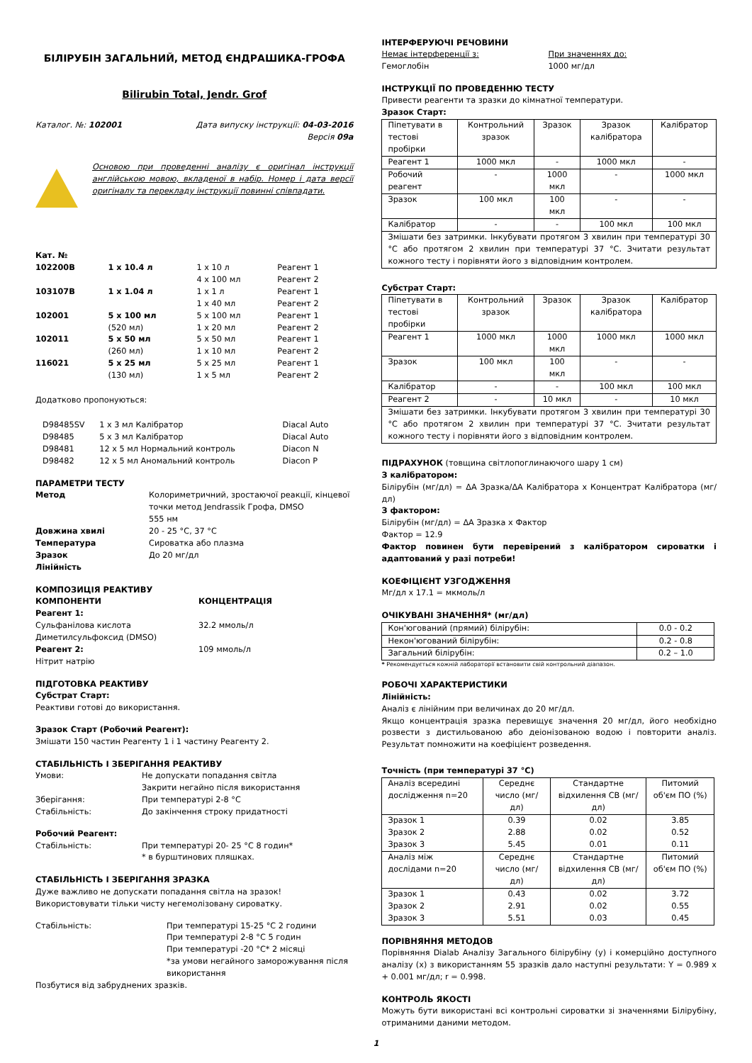БІЛІРУБІН ЗАГАЛЬНИЙ, МЕТОД ЄНДРАШИКА-ГРОФА
Bilirubin Total, Jendr. Grof
Каталог. №: 102001 Дата випуску інструкції: 04-03-2016
Версія 09a
Основою при проведенні аналізу є оригінал інструкції англійською мовою, вкладеної в набір. Номер і дата версії оригіналу та перекладу інструкції повинні співпадати.
| Кат. № | | | |
| 102200B | 1 x 10.4 л | 1 x 10 л 4 x 100 мл | Реагент 1 Реагент 2 |
| 103107B | 1 x 1.04 л | 1 x 1 л 1 x 40 мл | Реагент 1 Реагент 2 |
| 102001 | 5 x 100 мл (520 мл) | 5 x 100 мл 1 x 20 мл | Реагент 1 Реагент 2 |
| 102011 | 5 x 50 мл (260 мл) | 5 x 50 мл 1 x 10 мл | Реагент 1 Реагент 2 |
| 116021 | 5 x 25 мл (130 мл) | 5 x 25 мл 1 x 5 мл | Реагент 1 Реагент 2 |
Додатково пропонуються:
| D98485SV | 1 x 3 мл Калібратор | Diacal Auto |
| D98485 | 5 x 3 мл Калібратор | Diacal Auto |
| D98481 | 12 x 5 мл Нормальний контроль | Diacon N |
| D98482 | 12 x 5 мл Аномальний контроль | Diacon P |
ПАРАМЕТРИ ТЕСТУ
| Метод Довжина хвилі Температура Зразок Лінійність | Колориметричний, зростаючої реакції, кінцевої точки метод Jendrassik Грофа, DMSO 555 нм 20 - 25 °C, 37 °C Сироватка або плазма До 20 мг/дл |
КОМПОЗИЦІЯ РЕАКТИВУ
| КОМПОНЕНТИ Реагент 1: Сульфанілова кислота Диметилсульфоксид (DMSO) Реагент 2: Нітрит натрію | КОНЦЕНТРАЦІЯ 32.2 ммоль/л 109 ммоль/л |
ПІДГОТОВКА РЕАКТИВУ
Субстрат Старт:
Реактиви готові до використання.
Зразок Старт (Робочий Реагент):
Змішати 150 частин Реагенту 1 і 1 частину Реагенту 2.
СТАБІЛЬНІСТЬ І ЗБЕРІГАННЯ РЕАКТИВУ
| Умови: Зберігання: Стабільність: | Не допускати попадання світла Закрити негайно після використання При температурі 2-8 °C До закінчення строку придатності |
Робочий Реагент:
| Стабільність: | При температурі 20- 25 °C 8 годин* * в бурштинових пляшках. |
СТАБІЛЬНІСТЬ І ЗБЕРІГАННЯ ЗРАЗКА
Дуже важливо не допускати попадання світла на зразок!
Використовувати тільки чисту негемолізовану сироватку.
| Стабільність: | При температурі 15-25 °C 2 години При температурі 2-8 °C 5 годин При температурі -20 °C* 2 місяці *за умови негайного заморожування після використання |
Позбутися від забруднених зразків.
ІНТЕРФЕРУЮЧІ РЕЧОВИНИ
| Немає інтерференції з: Гемоглобін | При значеннях до: 1000 мг/дл |
ІНСТРУКЦІЇ ПО ПРОВЕДЕННЮ ТЕСТУ
Привести реагенти та зразки до кімнатної температури.
Зразок Старт:
| Піпетувати в тестові пробірки | Контрольний зразок | Зразок | Зразок калібратора | Калібратор |
| Реагент 1 | 1000 мкл | - | 1000 мкл | - |
| Робочий реагент | - | 1000 мкл | - | 1000 мкл |
| Зразок | 100 мкл | 100 мкл | - | - |
| Калібратор | - | - | 100 мкл | 100 мкл |
| Змішати без затримки. Інкубувати протягом 3 хвилин при температурі 30 °C або протягом 2 хвилин при температурі 37 °C. Зчитати результат кожного тесту і порівняти його з відповідним контролем. | | | | |
Субстрат Старт:
| Піпетувати в тестові пробірки | Контрольний зразок | Зразок | Зразок калібратора | Калібратор |
| Реагент 1 | 1000 мкл | 1000 мкл | 1000 мкл | 1000 мкл |
| Зразок | 100 мкл | 100 мкл | - | - |
| Калібратор | - | - | 100 мкл | 100 мкл |
| Реагент 2 | - | 10 мкл | - | 10 мкл |
| Змішати без затримки. Інкубувати протягом 3 хвилин при температурі 30 °C або протягом 2 хвилин при температурі 37 °C. Зчитати результат кожного тесту і порівняти його з відповідним контролем. | | | | |
ПІДРАХУНОК (товщина світлопоглинаючого шару 1 см)
З калібратором:
Білірубін (мг/дл) = ΔA Зразка/ΔA Калібратора x Концентрат Калібратора (мг/дл)
З фактором:
Білірубін (мг/дл) = ΔA Зразка x Фактор
Фактор = 12.9
Фактор повинен бути перевірений з калібратором сироватки і адаптований у разі потреби!
КОЕФІЦІЄНТ УЗГОДЖЕННЯ
Мг/дл x 17.1 = мкмоль/л
ОЧІКУВАНІ ЗНАЧЕННЯ* (мг/дл)
| Кон'югований (прямий) білірубін: | 0.0 - 0.2 |
| Некон'югований білірубін: | 0.2 - 0.8 |
| Загальний білірубін: | 0.2 – 1.0 |
* Рекомендується кожній лабораторії встановити свій контрольний діапазон.
РОБОЧІ ХАРАКТЕРИСТИКИ
Лінійність:
Аналіз є лінійним при величинах до 20 мг/дл.
Якщо концентрація зразка перевищує значення 20 мг/дл, його необхідно розвести з дистильованою або деіонізованою водою і повторити аналіз. Результат помножити на коефіцієнт розведення.
Точність (при температурі 37 °C)
| Аналіз всередині дослідження n=20 | Середнє число (мг/дл) | Стандартне відхилення СВ (мг/дл) | Питомий об'єм ПО (%) |
| Зразок 1 Зразок 2 Зразок 3 | 0.39 2.88 5.45 | 0.02 0.02 0.01 | 3.85 0.52 0.11 |
| Аналіз між дослідами n=20 | Середнє число (мг/дл) | Стандартне відхилення СВ (мг/дл) | Питомий об'єм ПО (%) |
| Зразок 1 Зразок 2 Зразок 3 | 0.43 2.91 5.51 | 0.02 0.02 0.03 | 3.72 0.55 0.45 |
ПОРІВНЯННЯ МЕТОДОВ
Порівняння Dialab Аналізу Загального білірубіну (y) і комерційно доступного аналізу (x) з використанням 55 зразків дало наступні результати: Y = 0.989 x + 0.001 мг/дл; r = 0.998.
КОНТРОЛЬ ЯКОСТІ
Можуть бути використані всі контрольні сироватки зі значеннями Білірубіну, отриманими даними методом.
1